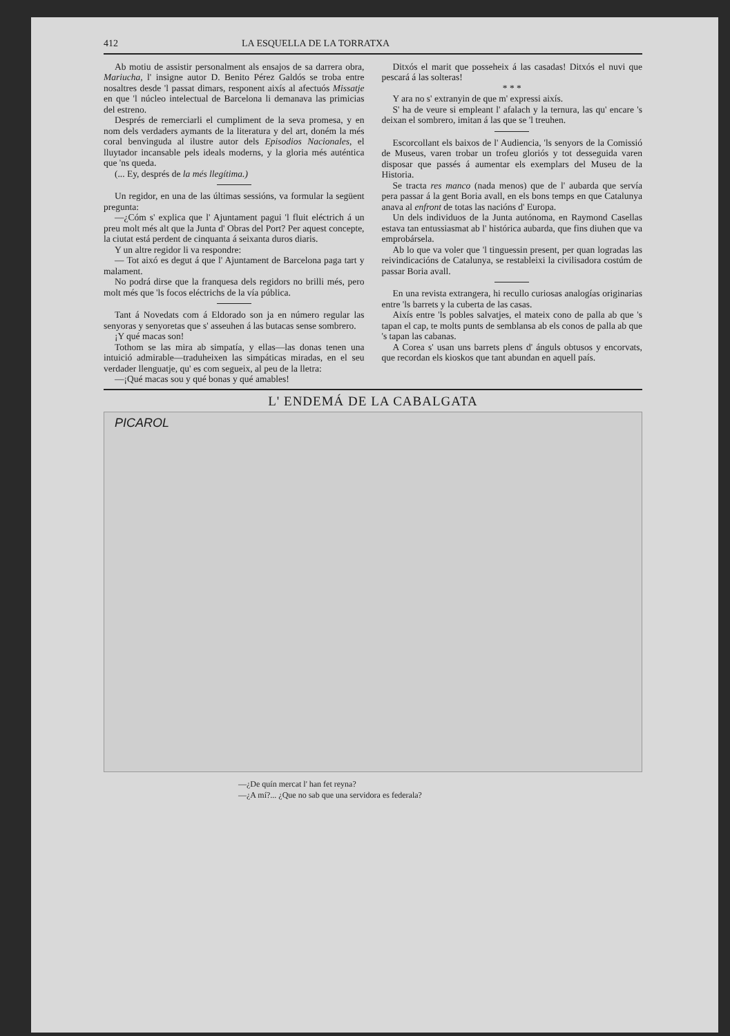412 LA ESQUELLA DE LA TORRATXA
Ab motiu de assistir personalment als ensajos de sa darrera obra, Mariucha, l' insigne autor D. Benito Pérez Galdós se troba entre nosaltres desde 'l passat dimars, responent aixís al afectuós Missatje en que 'l núcleo intelectual de Barcelona li demanava las primicias del estreno.
Després de remerciarli el cumpliment de la seva promesa, y en nom dels verdaders aymants de la literatura y del art, doném la més coral benvinguda al ilustre autor dels Episodios Nacionales, el lluytador incansable pels ideals moderns, y la gloria més auténtica que 'ns queda.
(... Ey, després de la més llegítima.)
Un regidor, en una de las últimas sessións, va formular la següent pregunta:
—¿Cóm s' explica que l' Ajuntament pagui 'l fluit eléctrich á un preu molt més alt que la Junta d' Obras del Port? Per aquest concepte, la ciutat está perdent de cinquanta á seixanta duros diaris.
Y un altre regidor li va respondre:
— Tot aixó es degut á que l' Ajuntament de Barcelona paga tart y malament.
No podrá dirse que la franquesa dels regidors no brilli més, pero molt més que 'ls focos eléctrichs de la vía pública.
Tant á Novedats com á Eldorado son ja en número regular las senyoras y senyoretas que s' asseuhen á las butacas sense sombrero.
¡Y qué macas son!
Tothom se las mira ab simpatía, y ellas—las donas tenen una intuició admirable—traduheixen las simpáticas miradas, en el seu verdader llenguatje, qu' es com segueix, al peu de la lletra:
—¡Qué macas sou y qué bonas y qué amables!
Ditxós el marit que posseheix á las casadas! Ditxós el nuvi que pescará á las solteras!
* * *
Y ara no s' extranyin de que m' expressi aixís.
S' ha de veure si empleant l' afalach y la ternura, las qu' encare 's deixan el sombrero, imitan á las que se 'l treuhen.
Escorcollant els baixos de l' Audiencia, 'ls senyors de la Comissió de Museus, varen trobar un trofeu gloriós y tot desseguida varen disposar que passés á aumentar els exemplars del Museu de la Historia.
Se tracta res manco (nada menos) que de l' aubarda que servía pera passar á la gent Boria avall, en els bons temps en que Catalunya anava al enfront de totas las nacións d' Europa.
Un dels individuos de la Junta autónoma, en Raymond Casellas estava tan entussiasmat ab l' histórica aubarda, que fins diuhen que va emprobársela.
Ab lo que va voler que 'l tinguessin present, per quan logradas las reivindicacións de Catalunya, se restableixi la civilisadora costúm de passar Boria avall.
En una revista extrangera, hi recullo curiosas analogías originarias entre 'ls barrets y la cuberta de las casas.
Aixís entre 'ls pobles salvatjes, el mateix cono de palla ab que 's tapan el cap, te molts punts de semblansa ab els conos de palla ab que 's tapan las cabanas.
A Corea s' usan uns barrets plens d' ánguls obtusos y encorvats, que recordan els kioskos que tant abundan en aquell país.
L' ENDEMÁ DE LA CABALGATA
PICAROL
—¿De quín mercat l' han fet reyna?
—¿A mí?... ¿Que no sab que una servidora es federala?